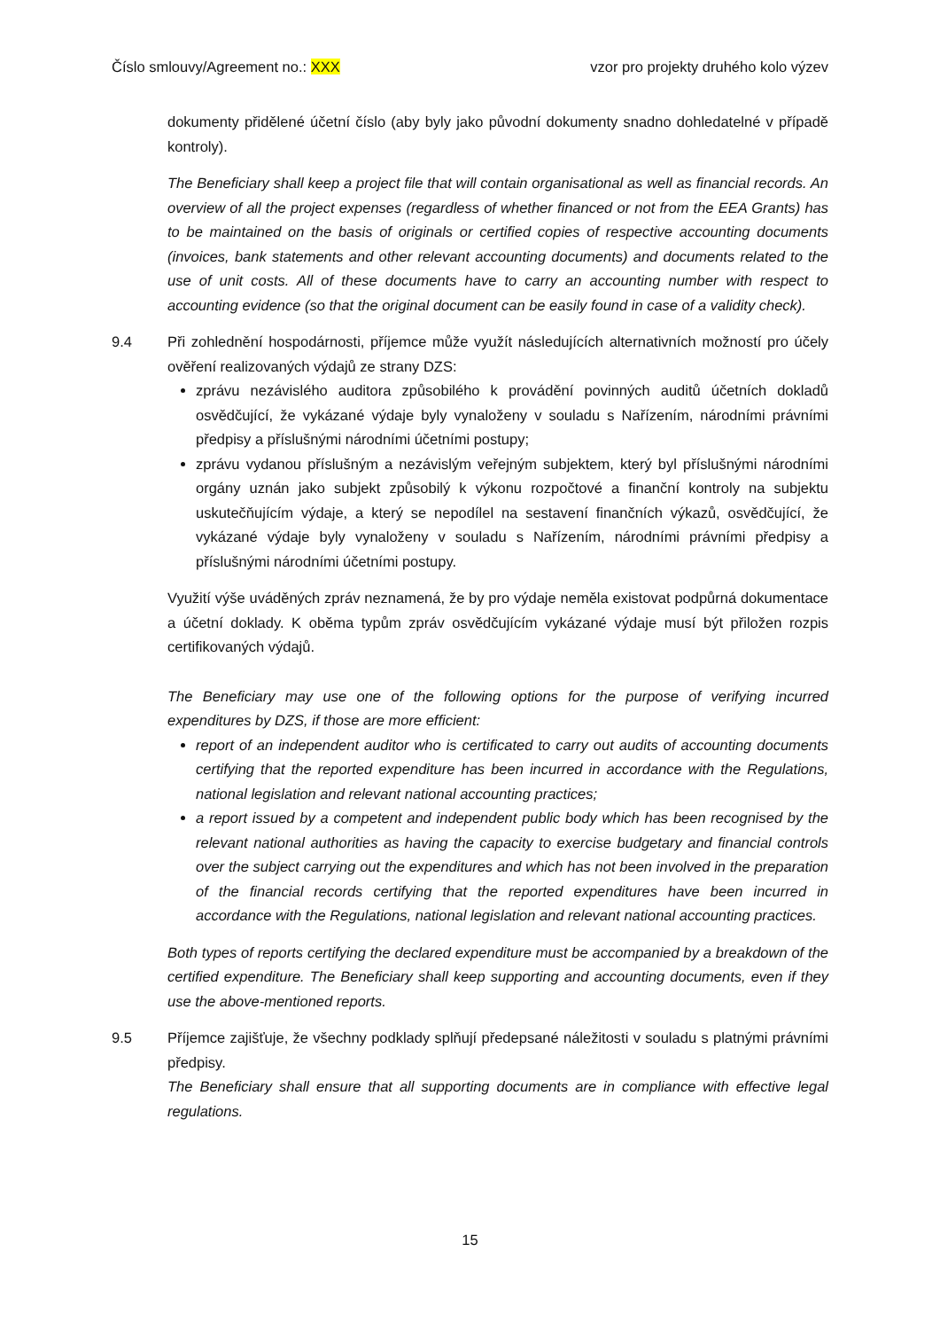Číslo smlouvy/Agreement no.: XXX vzor pro projekty druhého kolo výzev
dokumenty přidělené účetní číslo (aby byly jako původní dokumenty snadno dohledatelné v případě kontroly).
The Beneficiary shall keep a project file that will contain organisational as well as financial records. An overview of all the project expenses (regardless of whether financed or not from the EEA Grants) has to be maintained on the basis of originals or certified copies of respective accounting documents (invoices, bank statements and other relevant accounting documents) and documents related to the use of unit costs. All of these documents have to carry an accounting number with respect to accounting evidence (so that the original document can be easily found in case of a validity check).
9.4 Při zohlednění hospodárnosti, příjemce může využít následujících alternativních možností pro účely ověření realizovaných výdajů ze strany DZS:
zprávu nezávislého auditora způsobilého k provádění povinných auditů účetních dokladů osvědčující, že vykázané výdaje byly vynaloženy v souladu s Nařízením, národními právními předpisy a příslušnými národními účetními postupy;
zprávu vydanou příslušným a nezávislým veřejným subjektem, který byl příslušnými národními orgány uznán jako subjekt způsobilý k výkonu rozpočtové a finanční kontroly na subjektu uskutečňujícím výdaje, a který se nepodílel na sestavení finančních výkazů, osvědčující, že vykázané výdaje byly vynaloženy v souladu s Nařízením, národními právními předpisy a příslušnými národními účetními postupy.
Využití výše uváděných zpráv neznamená, že by pro výdaje neměla existovat podpůrná dokumentace a účetní doklady. K oběma typům zpráv osvědčujícím vykázané výdaje musí být přiložen rozpis certifikovaných výdajů.
The Beneficiary may use one of the following options for the purpose of verifying incurred expenditures by DZS, if those are more efficient:
report of an independent auditor who is certificated to carry out audits of accounting documents certifying that the reported expenditure has been incurred in accordance with the Regulations, national legislation and relevant national accounting practices;
a report issued by a competent and independent public body which has been recognised by the relevant national authorities as having the capacity to exercise budgetary and financial controls over the subject carrying out the expenditures and which has not been involved in the preparation of the financial records certifying that the reported expenditures have been incurred in accordance with the Regulations, national legislation and relevant national accounting practices.
Both types of reports certifying the declared expenditure must be accompanied by a breakdown of the certified expenditure. The Beneficiary shall keep supporting and accounting documents, even if they use the above-mentioned reports.
9.5 Příjemce zajišťuje, že všechny podklady splňují předepsané náležitosti v souladu s platnými právními předpisy.
The Beneficiary shall ensure that all supporting documents are in compliance with effective legal regulations.
15